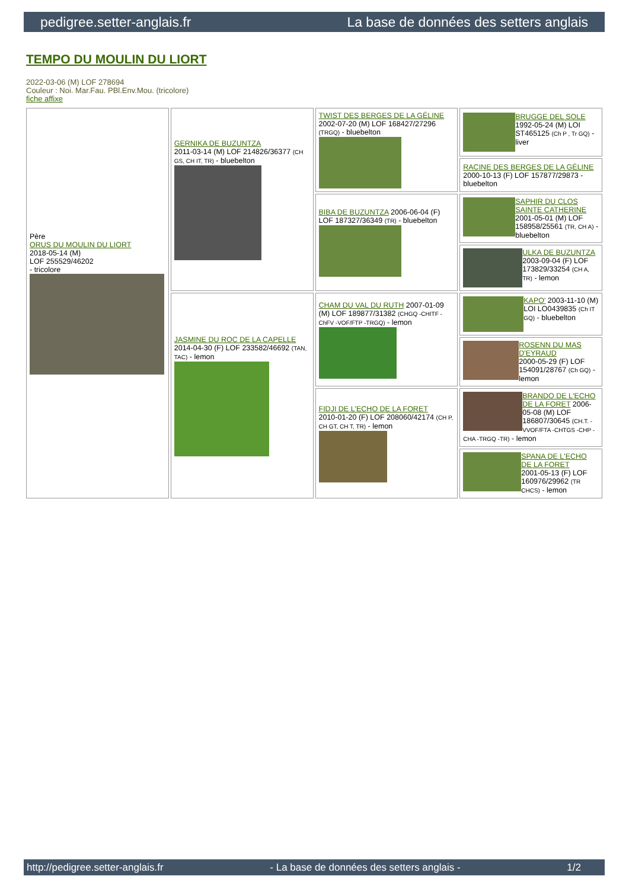pedigree.setter-anglais.fr La base de données des setters anglais
TEMPO DU MOULIN DU LIORT
2022-03-06 (M) LOF 278694
Couleur : Noi. Mar.Fau. PBl.Env.Mou. (tricolore)
fiche affixe
| Père ORUS DU MOULIN DU LIORT 2018-05-14 (M) LOF 255529/46202 - tricolore | GERNIKA DE BUZUNTZA 2011-03-14 (M) LOF 214826/36377 (CH GS, CH IT, TR) - bluebelton | TWIST DES BERGES DE LA GÉLINE 2002-07-20 (M) LOF 168427/27296 (TRGQ) - bluebelton | BRUGGE DEL SOLE 1992-05-24 (M) LOI ST465125 (Ch P , Tr GQ) - liver |
| | | | RACINE DES BERGES DE LA GÉLINE 2000-10-13 (F) LOF 157877/29873 - bluebelton |
| | | BIBA DE BUZUNTZA 2006-06-04 (F) LOF 187327/36349 (TR) - bluebelton | SAPHIR DU CLOS SAINTE CATHERINE 2001-05-01 (M) LOF 158958/25561 (TR, CH A) - bluebelton |
| | | | ULKA DE BUZUNTZA 2003-09-04 (F) LOF 173829/33254 (CH A, TR) - lemon |
| | JASMINE DU ROC DE LA CAPELLE 2014-04-30 (F) LOF 233582/46692 (TAN, TAC) - lemon | CHAM DU VAL DU RUTH 2007-01-09 (M) LOF 189877/31382 (CHGQ -CHITF -ChFV -VOF/FTP -TRGQ) - lemon | KAPO' 2003-11-10 (M) LOI LO0439835 (Ch IT GQ) - bluebelton |
| | | | ROSENN DU MAS D'EYRAUD 2000-05-29 (F) LOF 154091/28767 (Ch GQ) - lemon |
| | | FIDJI DE L'ECHO DE LA FORET 2010-01-20 (F) LOF 208060/42174 (CH P, CH GT, CH T, TR) - lemon | BRANDO DE L'ECHO DE LA FORET 2006-05-08 (M) LOF 186807/30645 (CH.T. -VVOF/FTA -CHTGS -CHP -CHA -TRGQ -TR) - lemon |
| | | | SPANA DE L'ECHO DE LA FORET 2001-05-13 (F) LOF 160976/29962 (TR CHCS) - lemon |
http://pedigree.setter-anglais.fr - La base de données des setters anglais - 1/2